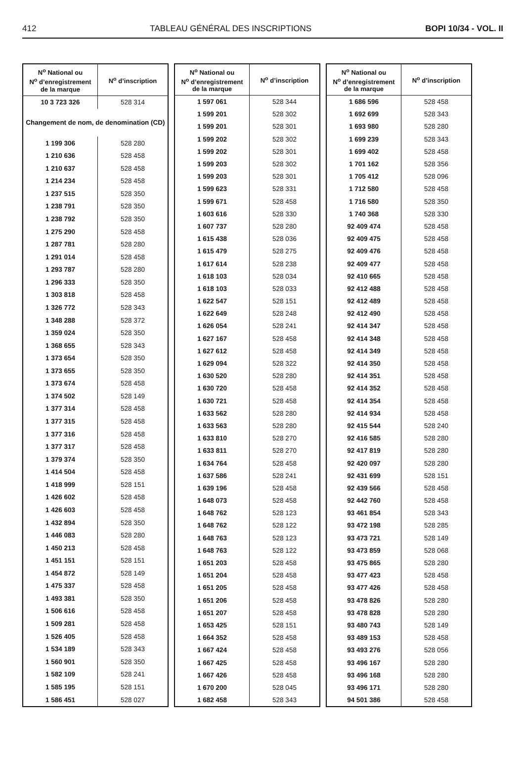412 TABLEAU GÉNÉRAL DES INSCRIPTIONS BOPI 10/34 - VOL. II
| N<sup>o</sup> National ou N<sup>o</sup> d’enregistrement de la marque | N<sup>o</sup> d’inscription |
| --- | --- |
| 10 3 723 326 | 528 314 |
| Changement de nom, de denomination (CD) | |
| 1 199 306 | 528 280 |
| 1 210 636 | 528 458 |
| 1 210 637 | 528 458 |
| 1 214 234 | 528 458 |
| 1 237 515 | 528 350 |
| 1 238 791 | 528 350 |
| 1 238 792 | 528 350 |
| 1 275 290 | 528 458 |
| 1 287 781 | 528 280 |
| 1 291 014 | 528 458 |
| 1 293 787 | 528 280 |
| 1 296 333 | 528 350 |
| 1 303 818 | 528 458 |
| 1 326 772 | 528 343 |
| 1 348 288 | 528 372 |
| 1 359 024 | 528 350 |
| 1 368 655 | 528 343 |
| 1 373 654 | 528 350 |
| 1 373 655 | 528 350 |
| 1 373 674 | 528 458 |
| 1 374 502 | 528 149 |
| 1 377 314 | 528 458 |
| 1 377 315 | 528 458 |
| 1 377 316 | 528 458 |
| 1 377 317 | 528 458 |
| 1 379 374 | 528 350 |
| 1 414 504 | 528 458 |
| 1 418 999 | 528 151 |
| 1 426 602 | 528 458 |
| 1 426 603 | 528 458 |
| 1 432 894 | 528 350 |
| 1 446 083 | 528 280 |
| 1 450 213 | 528 458 |
| 1 451 151 | 528 151 |
| 1 454 872 | 528 149 |
| 1 475 337 | 528 458 |
| 1 493 381 | 528 350 |
| 1 506 616 | 528 458 |
| 1 509 281 | 528 458 |
| 1 526 405 | 528 458 |
| 1 534 189 | 528 343 |
| 1 560 901 | 528 350 |
| 1 582 109 | 528 241 |
| 1 585 195 | 528 151 |
| 1 586 451 | 528 027 |
| N<sup>o</sup> National ou N<sup>o</sup> d’enregistrement de la marque | N<sup>o</sup> d’inscription |
| --- | --- |
| 1 597 061 | 528 344 |
| 1 599 201 | 528 302 |
| 1 599 201 | 528 301 |
| 1 599 202 | 528 302 |
| 1 599 202 | 528 301 |
| 1 599 203 | 528 302 |
| 1 599 203 | 528 301 |
| 1 599 623 | 528 331 |
| 1 599 671 | 528 458 |
| 1 603 616 | 528 330 |
| 1 607 737 | 528 280 |
| 1 615 438 | 528 036 |
| 1 615 479 | 528 275 |
| 1 617 614 | 528 238 |
| 1 618 103 | 528 034 |
| 1 618 103 | 528 033 |
| 1 622 547 | 528 151 |
| 1 622 649 | 528 248 |
| 1 626 054 | 528 241 |
| 1 627 167 | 528 458 |
| 1 627 612 | 528 458 |
| 1 629 094 | 528 322 |
| 1 630 520 | 528 280 |
| 1 630 720 | 528 458 |
| 1 630 721 | 528 458 |
| 1 633 562 | 528 280 |
| 1 633 563 | 528 280 |
| 1 633 810 | 528 270 |
| 1 633 811 | 528 270 |
| 1 634 764 | 528 458 |
| 1 637 586 | 528 241 |
| 1 639 196 | 528 458 |
| 1 648 073 | 528 458 |
| 1 648 762 | 528 123 |
| 1 648 762 | 528 122 |
| 1 648 763 | 528 123 |
| 1 648 763 | 528 122 |
| 1 651 203 | 528 458 |
| 1 651 204 | 528 458 |
| 1 651 205 | 528 458 |
| 1 651 206 | 528 458 |
| 1 651 207 | 528 458 |
| 1 653 425 | 528 151 |
| 1 664 352 | 528 458 |
| 1 667 424 | 528 458 |
| 1 667 425 | 528 458 |
| 1 667 426 | 528 458 |
| 1 670 200 | 528 045 |
| 1 682 458 | 528 343 |
| N<sup>o</sup> National ou N<sup>o</sup> d’enregistrement de la marque | N<sup>o</sup> d’inscription |
| --- | --- |
| 1 686 596 | 528 458 |
| 1 692 699 | 528 343 |
| 1 693 980 | 528 280 |
| 1 699 239 | 528 343 |
| 1 699 402 | 528 458 |
| 1 701 162 | 528 356 |
| 1 705 412 | 528 096 |
| 1 712 580 | 528 458 |
| 1 716 580 | 528 350 |
| 1 740 368 | 528 330 |
| 92 409 474 | 528 458 |
| 92 409 475 | 528 458 |
| 92 409 476 | 528 458 |
| 92 409 477 | 528 458 |
| 92 410 665 | 528 458 |
| 92 412 488 | 528 458 |
| 92 412 489 | 528 458 |
| 92 412 490 | 528 458 |
| 92 414 347 | 528 458 |
| 92 414 348 | 528 458 |
| 92 414 349 | 528 458 |
| 92 414 350 | 528 458 |
| 92 414 351 | 528 458 |
| 92 414 352 | 528 458 |
| 92 414 354 | 528 458 |
| 92 414 934 | 528 458 |
| 92 415 544 | 528 240 |
| 92 416 585 | 528 280 |
| 92 417 819 | 528 280 |
| 92 420 097 | 528 280 |
| 92 431 699 | 528 151 |
| 92 439 566 | 528 458 |
| 92 442 760 | 528 458 |
| 93 461 854 | 528 343 |
| 93 472 198 | 528 285 |
| 93 473 721 | 528 149 |
| 93 473 859 | 528 068 |
| 93 475 865 | 528 280 |
| 93 477 423 | 528 458 |
| 93 477 426 | 528 458 |
| 93 478 826 | 528 280 |
| 93 478 828 | 528 280 |
| 93 480 743 | 528 149 |
| 93 489 153 | 528 458 |
| 93 493 276 | 528 056 |
| 93 496 167 | 528 280 |
| 93 496 168 | 528 280 |
| 93 496 171 | 528 280 |
| 94 501 386 | 528 458 |